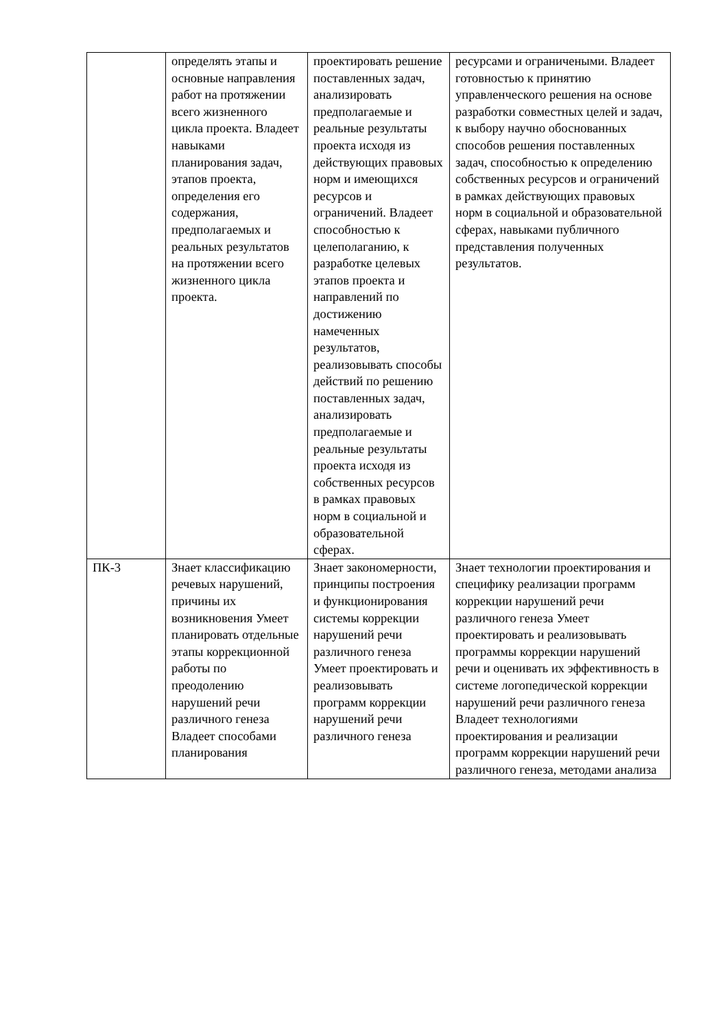| | определять этапы и основные направления работ на протяжении всего жизненного цикла проекта. Владеет навыками планирования задач, этапов проекта, определения его содержания, предполагаемых и реальных результатов на протяжении всего жизненного цикла проекта. | проектировать решение поставленных задач, анализировать предполагаемые и реальные результаты проекта исходя из действующих правовых норм и имеющихся ресурсов и ограничений. Владеет способностью к целеполаганию, к разработке целевых этапов проекта и направлений по достижению намеченных результатов, реализовывать способы действий по решению поставленных задач, анализировать предполагаемые и реальные результаты проекта исходя из собственных ресурсов в рамках правовых норм в социальной и образовательной сферах. | ресурсами и ограничеными. Владеет готовностью к принятию управленческого решения на основе разработки совместных целей и задач, к выбору научно обоснованных способов решения поставленных задач, способностью к определению собственных ресурсов и ограничений в рамках действующих правовых норм в социальной и образовательной сферах, навыками публичного представления полученных результатов. |
| ПК-3 | Знает классификацию речевых нарушений, причины их возникновения Умеет планировать отдельные этапы коррекционной работы по преодолению нарушений речи различного генеза Владеет способами планирования | Знает закономерности, принципы построения и функционирования системы коррекции нарушений речи различного генеза Умеет проектировать и реализовывать программ коррекции нарушений речи различного генеза | Знает технологии проектирования и специфику реализации программ коррекции нарушений речи различного генеза Умеет проектировать и реализовывать программы коррекции нарушений речи и оценивать их эффективность в системе логопедической коррекции нарушений речи различного генеза Владеет технологиями проектирования и реализации программ коррекции нарушений речи различного генеза, методами анализа |